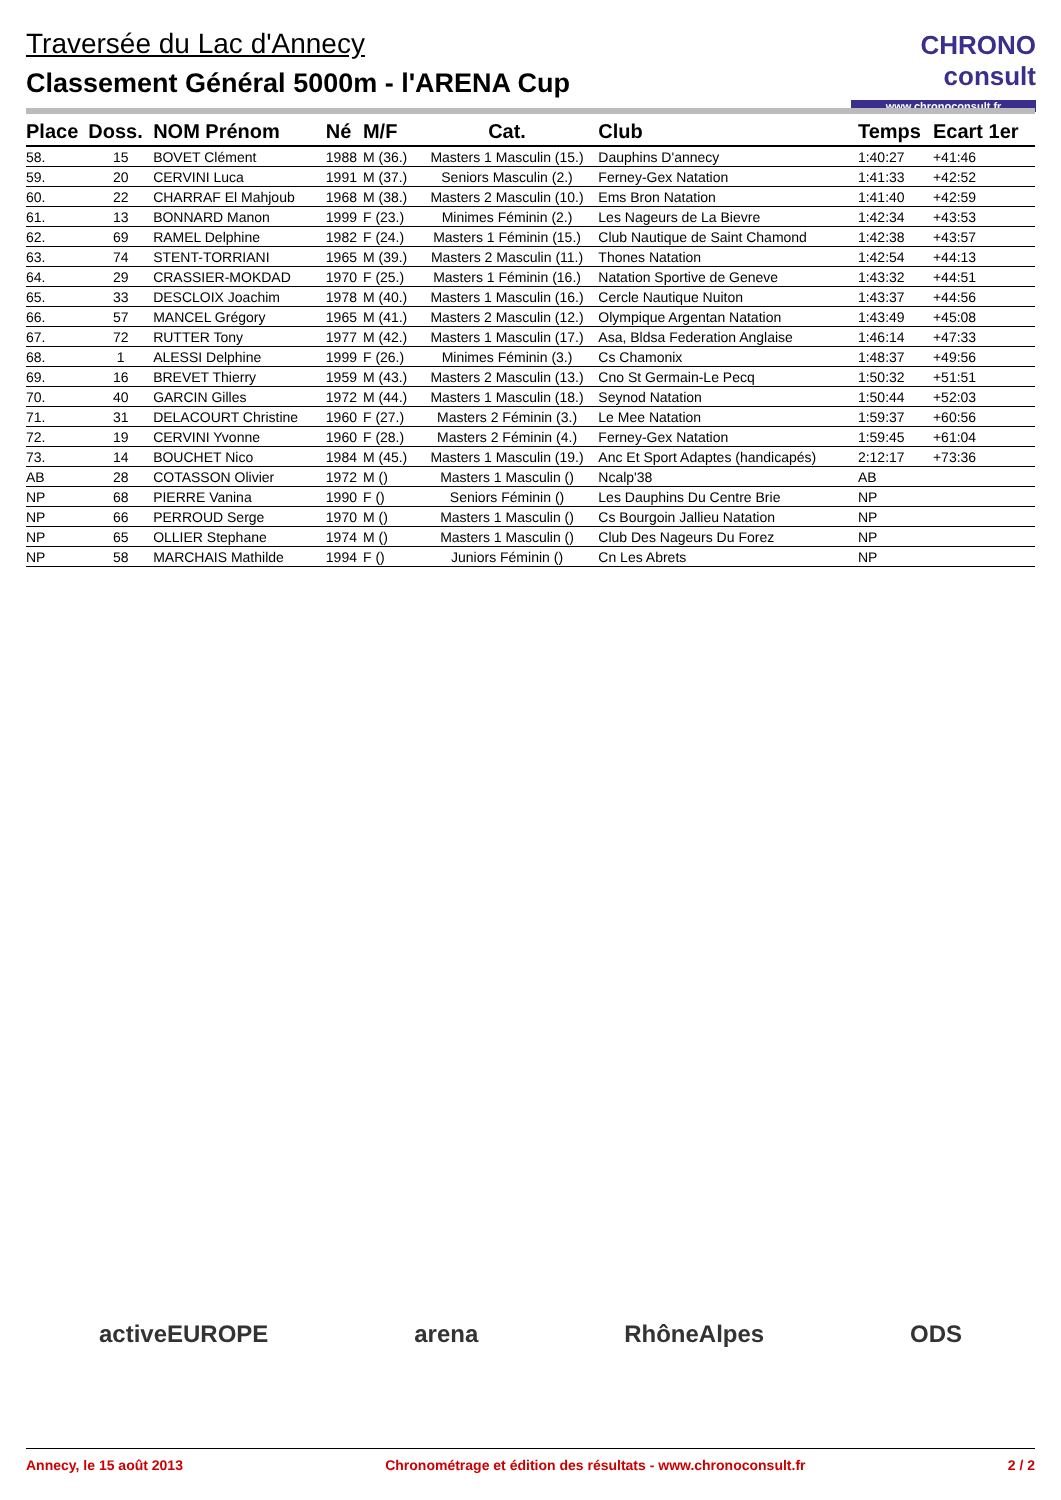Traversée du Lac d'Annecy
Classement Général 5000m - l'ARENA Cup
CHRONO consult
www.chronoconsult.fr
| Place | Doss. | NOM Prénom | Né | M/F | Cat. | Club | Temps | Ecart 1er |
| --- | --- | --- | --- | --- | --- | --- | --- | --- |
| 58. | 15 | BOVET Clément | 1988 | M (36.) | Masters 1 Masculin (15.) | Dauphins D'annecy | 1:40:27 | +41:46 |
| 59. | 20 | CERVINI Luca | 1991 | M (37.) | Seniors Masculin (2.) | Ferney-Gex Natation | 1:41:33 | +42:52 |
| 60. | 22 | CHARRAF El Mahjoub | 1968 | M (38.) | Masters 2 Masculin (10.) | Ems Bron Natation | 1:41:40 | +42:59 |
| 61. | 13 | BONNARD Manon | 1999 | F (23.) | Minimes Féminin (2.) | Les Nageurs de La Bievre | 1:42:34 | +43:53 |
| 62. | 69 | RAMEL Delphine | 1982 | F (24.) | Masters 1 Féminin (15.) | Club Nautique de Saint Chamond | 1:42:38 | +43:57 |
| 63. | 74 | STENT-TORRIANI | 1965 | M (39.) | Masters 2 Masculin (11.) | Thones Natation | 1:42:54 | +44:13 |
| 64. | 29 | CRASSIER-MOKDAD | 1970 | F (25.) | Masters 1 Féminin (16.) | Natation Sportive de Geneve | 1:43:32 | +44:51 |
| 65. | 33 | DESCLOIX Joachim | 1978 | M (40.) | Masters 1 Masculin (16.) | Cercle Nautique Nuiton | 1:43:37 | +44:56 |
| 66. | 57 | MANCEL Grégory | 1965 | M (41.) | Masters 2 Masculin (12.) | Olympique Argentan Natation | 1:43:49 | +45:08 |
| 67. | 72 | RUTTER Tony | 1977 | M (42.) | Masters 1 Masculin (17.) | Asa, Bldsa Federation Anglaise | 1:46:14 | +47:33 |
| 68. | 1 | ALESSI Delphine | 1999 | F (26.) | Minimes Féminin (3.) | Cs Chamonix | 1:48:37 | +49:56 |
| 69. | 16 | BREVET Thierry | 1959 | M (43.) | Masters 2 Masculin (13.) | Cno St Germain-Le Pecq | 1:50:32 | +51:51 |
| 70. | 40 | GARCIN Gilles | 1972 | M (44.) | Masters 1 Masculin (18.) | Seynod Natation | 1:50:44 | +52:03 |
| 71. | 31 | DELACOURT Christine | 1960 | F (27.) | Masters 2 Féminin (3.) | Le Mee Natation | 1:59:37 | +60:56 |
| 72. | 19 | CERVINI Yvonne | 1960 | F (28.) | Masters 2 Féminin (4.) | Ferney-Gex Natation | 1:59:45 | +61:04 |
| 73. | 14 | BOUCHET Nico | 1984 | M (45.) | Masters 1 Masculin (19.) | Anc Et Sport Adaptes (handicapés) | 2:12:17 | +73:36 |
| AB | 28 | COTASSON Olivier | 1972 | M () | Masters 1 Masculin () | Ncalp'38 | AB | |
| NP | 68 | PIERRE Vanina | 1990 | F () | Seniors Féminin () | Les Dauphins Du Centre Brie | NP | |
| NP | 66 | PERROUD Serge | 1970 | M () | Masters 1 Masculin () | Cs Bourgoin Jallieu Natation | NP | |
| NP | 65 | OLLIER Stephane | 1974 | M () | Masters 1 Masculin () | Club Des Nageurs Du Forez | NP | |
| NP | 58 | MARCHAIS Mathilde | 1994 | F () | Juniors Féminin () | Cn Les Abrets | NP | |
activeEUROPE arena RhôneAlpes ODS
Annecy, le 15 août 2013 Chronométrage et édition des résultats - www.chronoconsult.fr 2 / 2